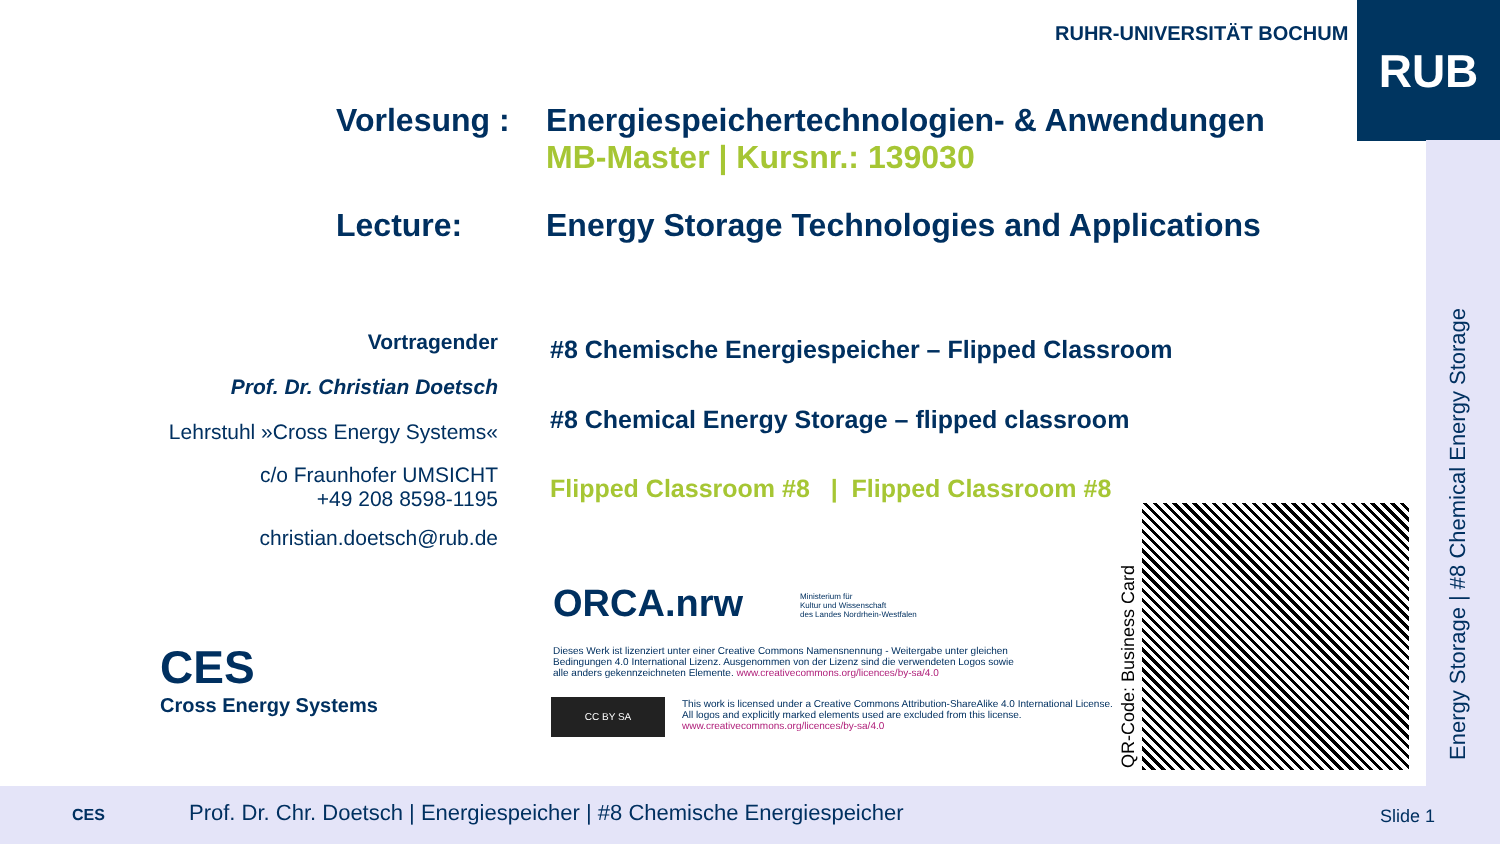RUHR-UNIVERSITÄT BOCHUM RUB
Vorlesung :
Energiespeichertechnologien- & Anwendungen
MB-Master | Kursnr.: 139030
Lecture:
Energy Storage Technologies and Applications
Vortragender
Prof. Dr. Christian Doetsch
Lehrstuhl »Cross Energy Systems«
c/o Fraunhofer UMSICHT
+49 208 8598-1195
christian.doetsch@rub.de
#8 Chemische Energiespeicher – Flipped Classroom
#8 Chemical Energy Storage – flipped classroom
Flipped Classroom #8 | Flipped Classroom #8
CES
Cross Energy Systems
ORCA.nrw
Ministerium für
Kultur und Wissenschaft
des Landes Nordrhein-Westfalen
Dieses Werk ist lizenziert unter einer Creative Commons Namensnennung - Weitergabe unter gleichen Bedingungen 4.0 International Lizenz. Ausgenommen von der Lizenz sind die verwendeten Logos sowie alle anders gekennzeichneten Elemente. www.creativecommons.org/licences/by-sa/4.0
CC BY SA
This work is licensed under a Creative Commons Attribution-ShareAlike 4.0 International License. All logos and explicitly marked elements used are excluded from this license. www.creativecommons.org/licences/by-sa/4.0
QR-Code: Business Card Energy Storage | #8 Chemical Energy Storage
CES Prof. Dr. Chr. Doetsch | Energiespeicher | #8 Chemische Energiespeicher Slide 1